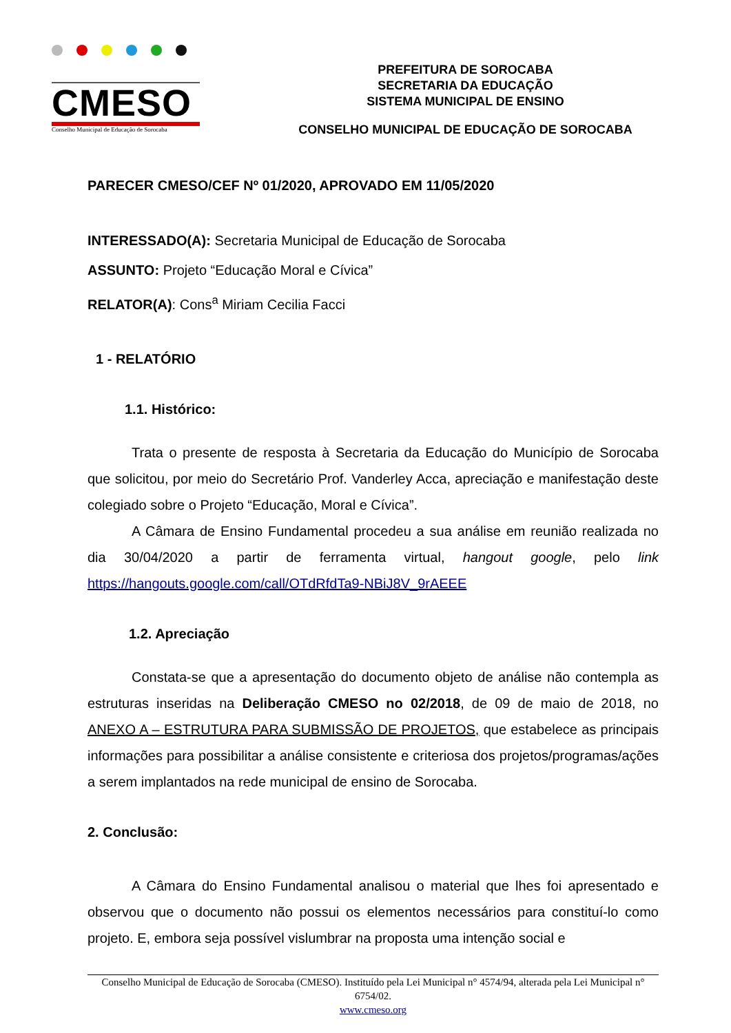CMESO
Conselho Municipal de Educação de Sorocaba
PREFEITURA DE SOROCABA
SECRETARIA DA EDUCAÇÃO
SISTEMA MUNICIPAL DE ENSINO
CONSELHO MUNICIPAL DE EDUCAÇÃO DE SOROCABA
PARECER CMESO/CEF Nº 01/2020, APROVADO EM 11/05/2020
INTERESSADO(A): Secretaria Municipal de Educação de Sorocaba
ASSUNTO: Projeto “Educação Moral e Cívica”
RELATOR(A): Cons<sup>a</sup> Miriam Cecilia Facci
1 - RELATÓRIO
1.1. Histórico:
Trata o presente de resposta à Secretaria da Educação do Município de Sorocaba que solicitou, por meio do Secretário Prof. Vanderley Acca, apreciação e manifestação deste colegiado sobre o Projeto “Educação, Moral e Cívica”.
A Câmara de Ensino Fundamental procedeu a sua análise em reunião realizada no dia 30/04/2020 a partir de ferramenta virtual, hangout google, pelo link https://hangouts.google.com/call/OTdRfdTa9-NBiJ8V_9rAEEE
1.2. Apreciação
Constata-se que a apresentação do documento objeto de análise não contempla as estruturas inseridas na Deliberação CMESO no 02/2018, de 09 de maio de 2018, no ANEXO A – ESTRUTURA PARA SUBMISSÃO DE PROJETOS, que estabelece as principais informações para possibilitar a análise consistente e criteriosa dos projetos/programas/ações a serem implantados na rede municipal de ensino de Sorocaba.
2. Conclusão:
A Câmara do Ensino Fundamental analisou o material que lhes foi apresentado e observou que o documento não possui os elementos necessários para constituí-lo como projeto. E, embora seja possível vislumbrar na proposta uma intenção social e
Conselho Municipal de Educação de Sorocaba (CMESO). Instituído pela Lei Municipal n° 4574/94, alterada pela Lei Municipal n° 6754/02.
www.cmeso.org